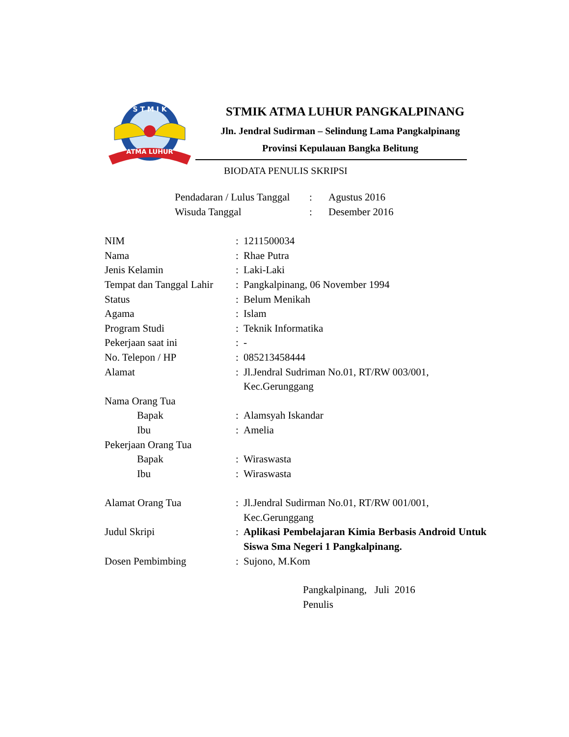S T M I K
ATMA LUHUR
STMIK ATMA LUHUR PANGKALPINANG
Jln. Jendral Sudirman – Selindung Lama Pangkalpinang
Provinsi Kepulauan Bangka Belitung
BIODATA PENULIS SKRIPSI
| Pendadaran / Lulus Tanggal | : | Agustus 2016 |
| Wisuda Tanggal | : | Desember 2016 |
| NIM | : | 1211500034 |
| Nama | : | Rhae Putra |
| Jenis Kelamin | : | Laki-Laki |
| Tempat dan Tanggal Lahir | : | Pangkalpinang, 06 November 1994 |
| Status | : | Belum Menikah |
| Agama | : | Islam |
| Program Studi | : | Teknik Informatika |
| Pekerjaan saat ini | : | - |
| No. Telepon / HP | : | 085213458444 |
| Alamat | : | Jl.Jendral Sudriman No.01, RT/RW 003/001, Kec.Gerunggang |
| Nama Orang Tua | | |
| Bapak | : | Alamsyah Iskandar |
| Ibu | : | Amelia |
| Pekerjaan Orang Tua | | |
| Bapak | : | Wiraswasta |
| Ibu | : | Wiraswasta |
| Alamat Orang Tua | : | Jl.Jendral Sudirman No.01, RT/RW 001/001, Kec.Gerunggang |
| Judul Skripi | : | Aplikasi Pembelajaran Kimia Berbasis Android Untuk Siswa Sma Negeri 1 Pangkalpinang. |
| Dosen Pembimbing | : | Sujono, M.Kom |
Pangkalpinang, Juli 2016
Penulis